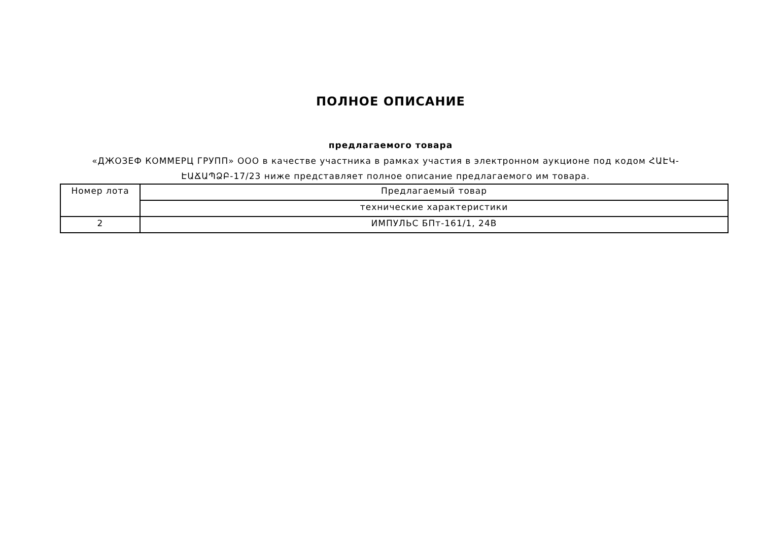ПОЛНОЕ ОПИСАНИЕ
предлагаемого товара
«ДЖОЗЕФ КОММЕРЦ ГРУПП» ООО в качестве участника в рамках участия в электронном аукционе под кодом ՀԱԷԿ-ԷԱՃԱՊՁԲ-17/23 ниже представляет полное описание предлагаемого им товара.
| Номер лота | Предлагаемый товар |
| | технические характеристики |
| 2 | ИМПУЛЬС БПт-161/1, 24В |